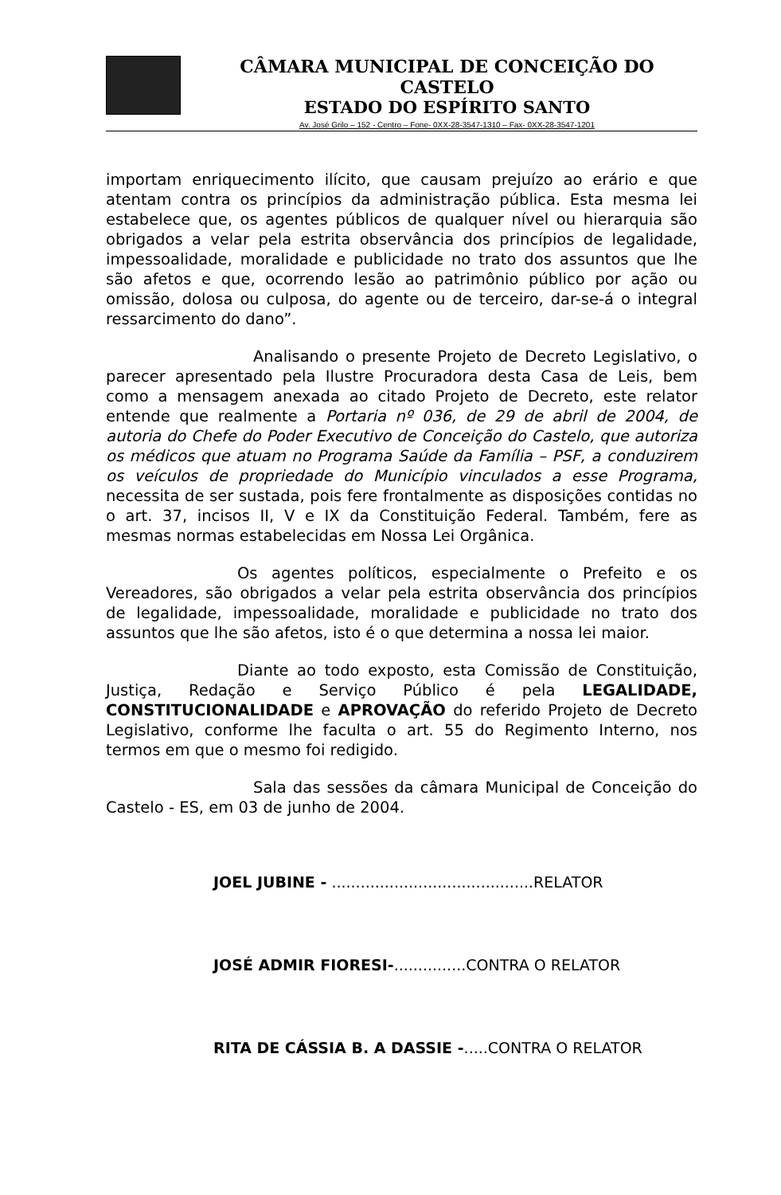CÂMARA MUNICIPAL DE CONCEIÇÃO DO CASTELO
ESTADO DO ESPÍRITO SANTO
Av. José Grilo – 152 - Centro – Fone- 0XX-28-3547-1310 – Fax- 0XX-28-3547-1201
importam enriquecimento ilícito, que causam prejuízo ao erário e que atentam contra os princípios da administração pública. Esta mesma lei estabelece que, os agentes públicos de qualquer nível ou hierarquia são obrigados a velar pela estrita observância dos princípios de legalidade, impessoalidade, moralidade e publicidade no trato dos assuntos que lhe são afetos e que, ocorrendo lesão ao patrimônio público por ação ou omissão, dolosa ou culposa, do agente ou de terceiro, dar-se-á o integral ressarcimento do dano”.
Analisando o presente Projeto de Decreto Legislativo, o parecer apresentado pela Ilustre Procuradora desta Casa de Leis, bem como a mensagem anexada ao citado Projeto de Decreto, este relator entende que realmente a Portaria nº 036, de 29 de abril de 2004, de autoria do Chefe do Poder Executivo de Conceição do Castelo, que autoriza os médicos que atuam no Programa Saúde da Família – PSF, a conduzirem os veículos de propriedade do Município vinculados a esse Programa, necessita de ser sustada, pois fere frontalmente as disposições contidas no o art. 37, incisos II, V e IX da Constituição Federal. Também, fere as mesmas normas estabelecidas em Nossa Lei Orgânica.
Os agentes políticos, especialmente o Prefeito e os Vereadores, são obrigados a velar pela estrita observância dos princípios de legalidade, impessoalidade, moralidade e publicidade no trato dos assuntos que lhe são afetos, isto é o que determina a nossa lei maior.
Diante ao todo exposto, esta Comissão de Constituição, Justiça, Redação e Serviço Público é pela LEGALIDADE, CONSTITUCIONALIDADE e APROVAÇÃO do referido Projeto de Decreto Legislativo, conforme lhe faculta o art. 55 do Regimento Interno, nos termos em que o mesmo foi redigido.
Sala das sessões da câmara Municipal de Conceição do Castelo - ES, em 03 de junho de 2004.
JOEL JUBINE - ..........................................RELATOR
JOSÉ ADMIR FIORESI-...............CONTRA O RELATOR
RITA DE CÁSSIA B. A DASSIE -.....CONTRA O RELATOR